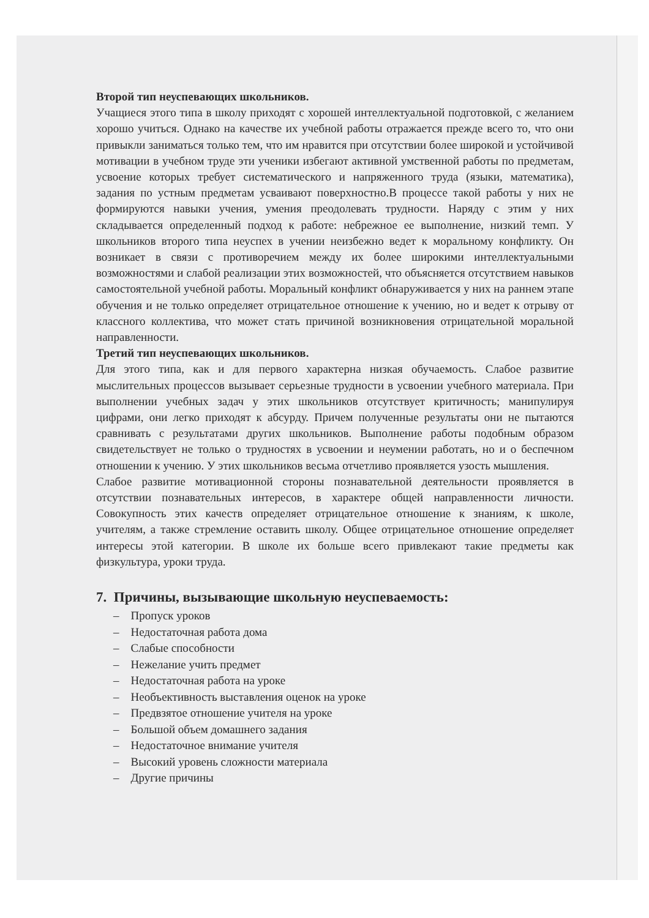Второй тип неуспевающих школьников.
Учащиеся этого типа в школу приходят с хорошей интеллектуальной подготовкой, с желанием хорошо учиться. Однако на качестве их учебной работы отражается прежде всего то, что они привыкли заниматься только тем, что им нравится при отсутствии более широкой и устойчивой мотивации в учебном труде эти ученики избегают активной умственной работы по предметам, усвоение которых требует систематического и напряженного труда (языки, математика), задания по устным предметам усваивают поверхностно.В процессе такой работы у них не формируются навыки учения, умения преодолевать трудности. Наряду с этим у них складывается определенный подход к работе: небрежное ее выполнение, низкий темп. У школьников второго типа неуспех в учении неизбежно ведет к моральному конфликту. Он возникает в связи с противоречием между их более широкими интеллектуальными возможностями и слабой реализации этих возможностей, что объясняется отсутствием навыков самостоятельной учебной работы. Моральный конфликт обнаруживается у них на раннем этапе обучения и не только определяет отрицательное отношение к учению, но и ведет к отрыву от классного коллектива, что может стать причиной возникновения отрицательной моральной направленности.
Третий тип неуспевающих школьников.
Для этого типа, как и для первого характерна низкая обучаемость. Слабое развитие мыслительных процессов вызывает серьезные трудности в усвоении учебного материала. При выполнении учебных задач у этих школьников отсутствует критичность; манипулируя цифрами, они легко приходят к абсурду. Причем полученные результаты они не пытаются сравнивать с результатами других школьников. Выполнение работы подобным образом свидетельствует не только о трудностях в усвоении и неумении работать, но и о беспечном отношении к учению. У этих школьников весьма отчетливо проявляется узость мышления.
Слабое развитие мотивационной стороны познавательной деятельности проявляется в отсутствии познавательных интересов, в характере общей направленности личности. Совокупность этих качеств определяет отрицательное отношение к знаниям, к школе, учителям, а также стремление оставить школу. Общее отрицательное отношение определяет интересы этой категории. В школе их больше всего привлекают такие предметы как физкультура, уроки труда.
7. Причины, вызывающие школьную неуспеваемость:
– Пропуск уроков
– Недостаточная работа дома
– Слабые способности
– Нежелание учить предмет
– Недостаточная работа на уроке
– Необъективность выставления оценок на уроке
– Предвзятое отношение учителя на уроке
– Большой объем домашнего задания
– Недостаточное внимание учителя
– Высокий уровень сложности материала
– Другие причины